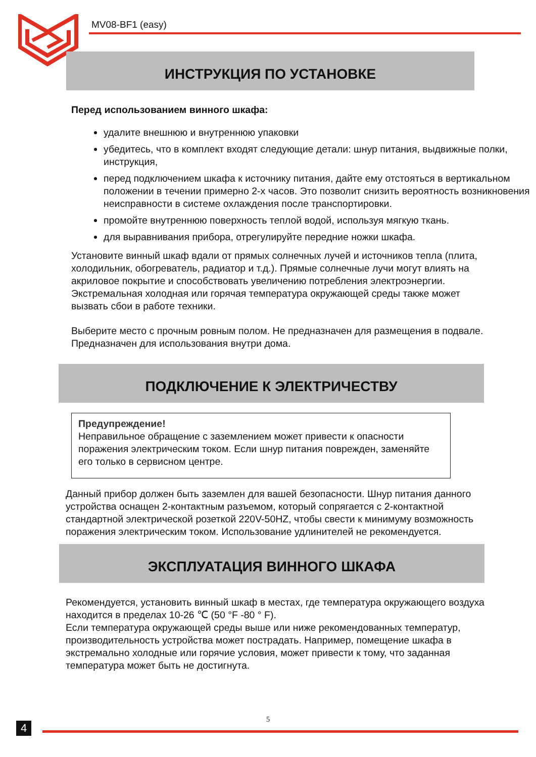MV08-BF1 (easy)
ИНСТРУКЦИЯ ПО УСТАНОВКЕ
Перед использованием винного шкафа:
удалите внешнюю и внутреннюю упаковки
убедитесь, что в комплект входят следующие детали: шнур питания, выдвижные полки, инструкция,
перед подключением шкафа к источнику питания, дайте ему отстояться в вертикальном положении в течении примерно 2-х часов. Это позволит снизить вероятность возникновения неисправности в системе охлаждения после транспортировки.
промойте внутреннюю поверхность теплой водой, используя мягкую ткань.
для выравнивания прибора, отрегулируйте передние ножки шкафа.
Установите винный шкаф вдали от прямых солнечных лучей и источников тепла (плита, холодильник, обогреватель, радиатор и т.д.). Прямые солнечные лучи могут влиять на акриловое покрытие и способствовать увеличению потребления электроэнергии. Экстремальная холодная или горячая температура окружающей среды также может вызвать сбои в работе техники.
Выберите место с прочным ровным полом. Не предназначен для размещения в подвале. Предназначен для использования внутри дома.
ПОДКЛЮЧЕНИЕ К ЭЛЕКТРИЧЕСТВУ
Предупреждение!
Неправильное обращение с заземлением может привести к опасности поражения электрическим током. Если шнур питания поврежден, заменяйте его только в сервисном центре.
Данный прибор должен быть заземлен для вашей безопасности. Шнур питания данного устройства оснащен 2-контактным разъемом, который сопрягается с 2-контактной стандартной электрической розеткой 220V-50HZ, чтобы свести к минимуму возможность поражения электрическим током. Использование удлинителей не рекомендуется.
ЭКСПЛУАТАЦИЯ ВИННОГО ШКАФА
Рекомендуется, установить винный шкаф в местах, где температура окружающего воздуха находится в пределах 10-26 ℃ (50 °F -80 ° F).
Если температура окружающей среды выше или ниже рекомендованных температур, производительность устройства может пострадать. Например, помещение шкафа в экстремально холодные или горячие условия, может привести к тому, что заданная температура может быть не достигнута.
5
4